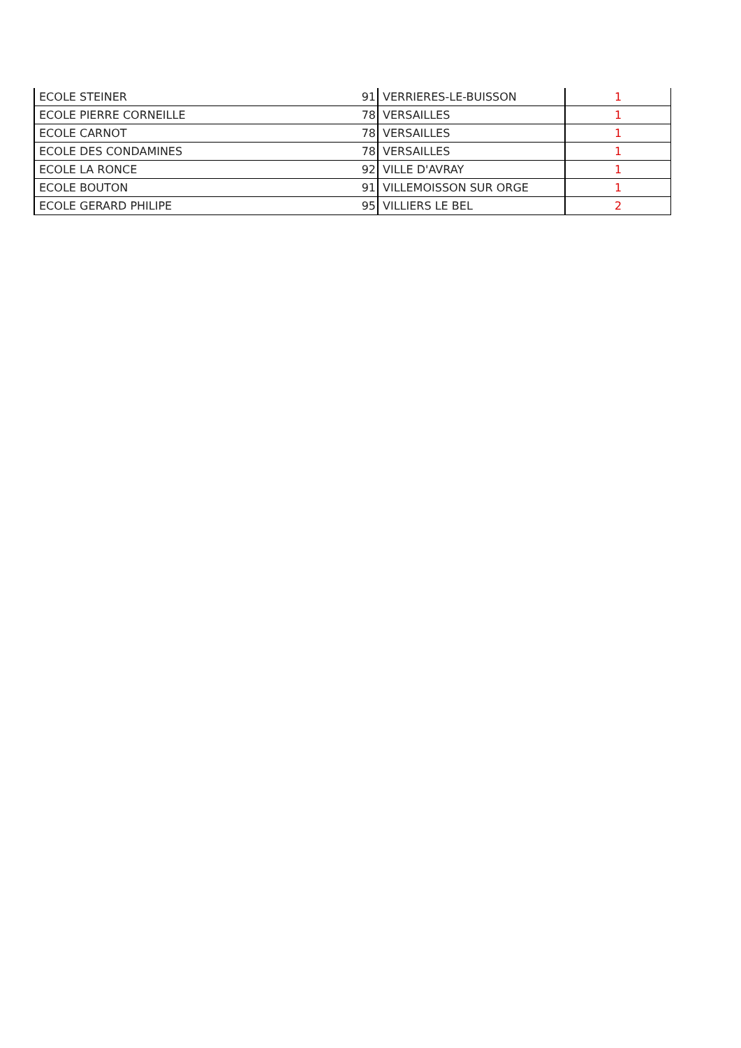| ECOLE STEINER | 91 | VERRIERES-LE-BUISSON | 1 |
| ECOLE PIERRE CORNEILLE | 78 | VERSAILLES | 1 |
| ECOLE CARNOT | 78 | VERSAILLES | 1 |
| ECOLE DES CONDAMINES | 78 | VERSAILLES | 1 |
| ECOLE LA RONCE | 92 | VILLE D'AVRAY | 1 |
| ECOLE BOUTON | 91 | VILLEMOISSON SUR ORGE | 1 |
| ECOLE GERARD PHILIPE | 95 | VILLIERS LE BEL | 2 |